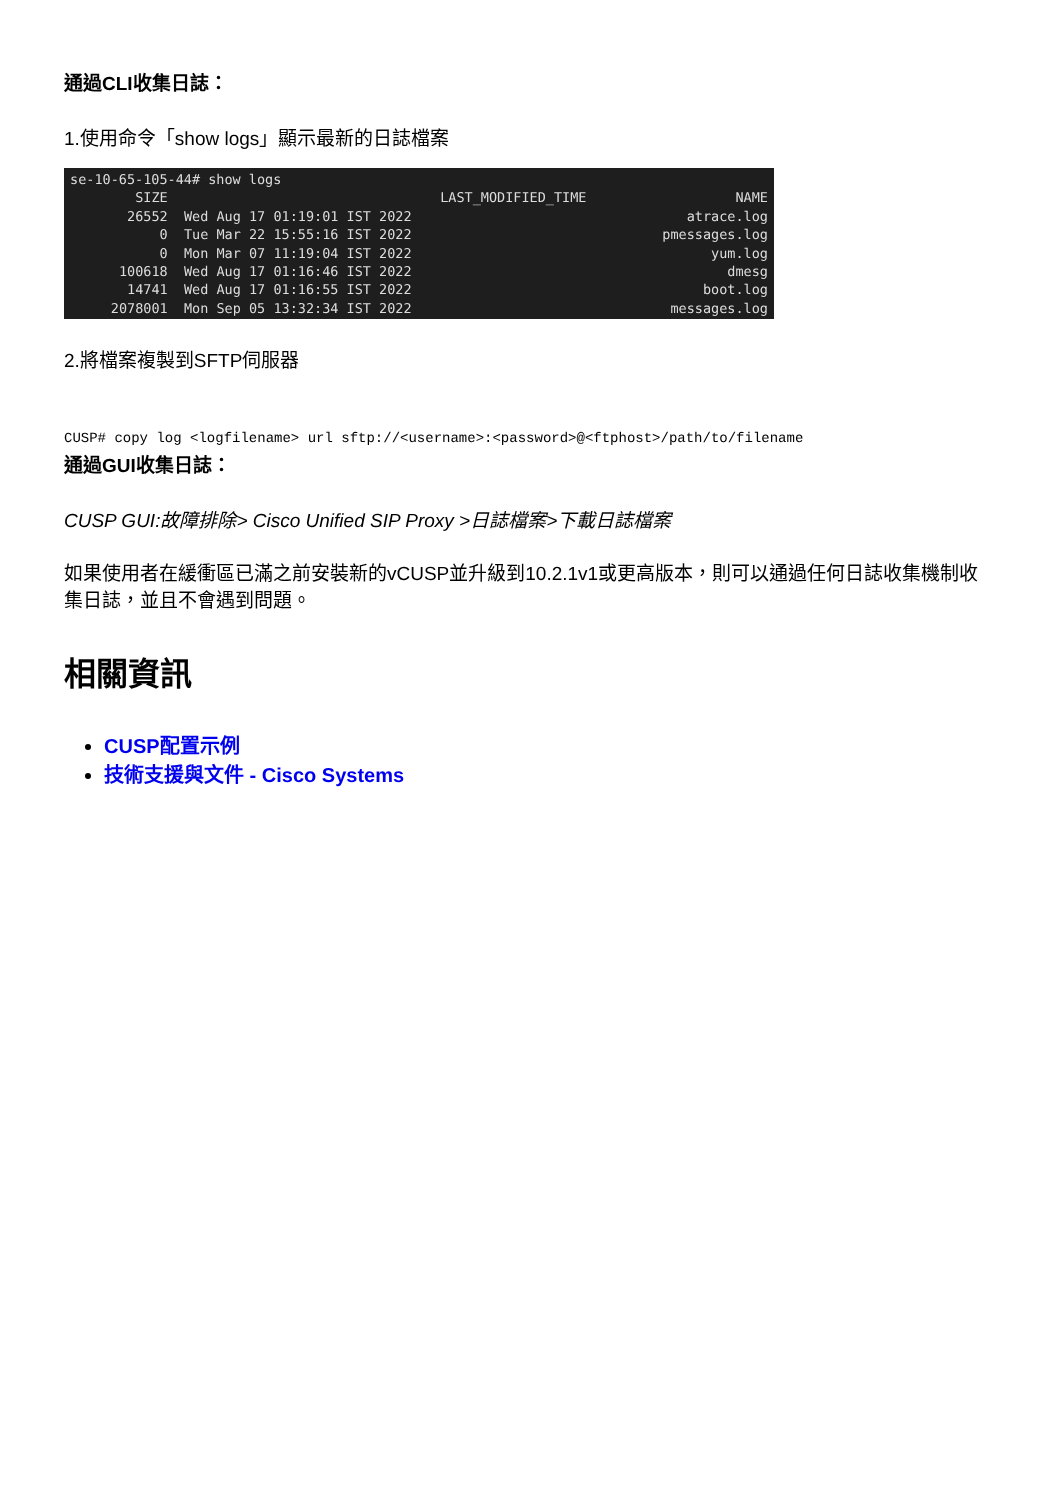通過CLI收集日誌：
1.使用命令「show logs」顯示最新的日誌檔案
| se-10-65-105-44# show logs | | |
| SIZE | LAST_MODIFIED_TIME | NAME |
| 26552 | Wed Aug 17 01:19:01 IST 2022 | atrace.log |
| 0 | Tue Mar 22 15:55:16 IST 2022 | pmessages.log |
| 0 | Mon Mar 07 11:19:04 IST 2022 | yum.log |
| 100618 | Wed Aug 17 01:16:46 IST 2022 | dmesg |
| 14741 | Wed Aug 17 01:16:55 IST 2022 | boot.log |
| 2078001 | Mon Sep 05 13:32:34 IST 2022 | messages.log |
2.將檔案複製到SFTP伺服器
CUSP# copy log <logfilename> url sftp://<username>:<password>@<ftphost>/path/to/filename
通過GUI收集日誌：
CUSP GUI:故障排除> Cisco Unified SIP Proxy >日誌檔案>下載日誌檔案
如果使用者在緩衝區已滿之前安裝新的vCUSP並升級到10.2.1v1或更高版本，則可以通過任何日誌收集機制收集日誌，並且不會遇到問題。
相關資訊
CUSP配置示例
技術支援與文件 - Cisco Systems